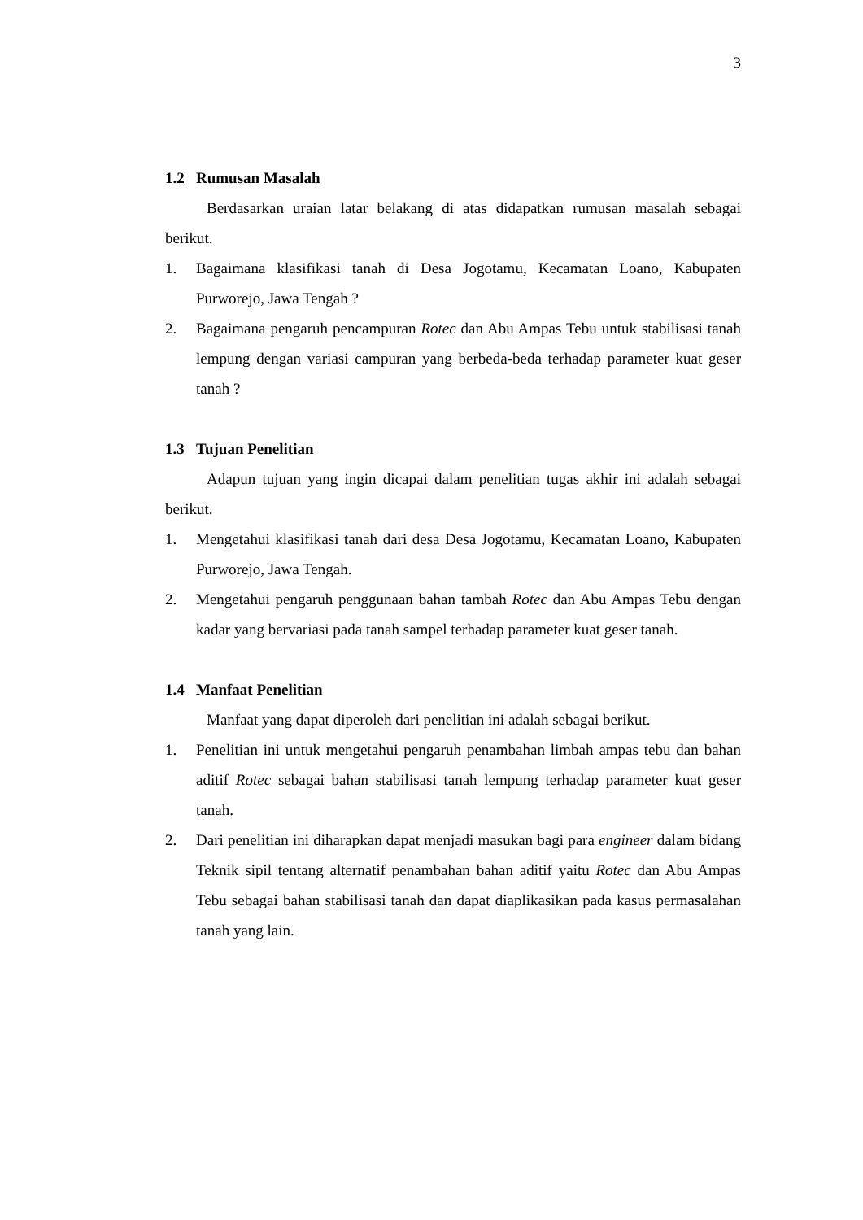3
1.2 Rumusan Masalah
Berdasarkan uraian latar belakang di atas didapatkan rumusan masalah sebagai berikut.
1. Bagaimana klasifikasi tanah di Desa Jogotamu, Kecamatan Loano, Kabupaten Purworejo, Jawa Tengah ?
2. Bagaimana pengaruh pencampuran Rotec dan Abu Ampas Tebu untuk stabilisasi tanah lempung dengan variasi campuran yang berbeda-beda terhadap parameter kuat geser tanah ?
1.3 Tujuan Penelitian
Adapun tujuan yang ingin dicapai dalam penelitian tugas akhir ini adalah sebagai berikut.
1. Mengetahui klasifikasi tanah dari desa Desa Jogotamu, Kecamatan Loano, Kabupaten Purworejo, Jawa Tengah.
2. Mengetahui pengaruh penggunaan bahan tambah Rotec dan Abu Ampas Tebu dengan kadar yang bervariasi pada tanah sampel terhadap parameter kuat geser tanah.
1.4 Manfaat Penelitian
Manfaat yang dapat diperoleh dari penelitian ini adalah sebagai berikut.
1. Penelitian ini untuk mengetahui pengaruh penambahan limbah ampas tebu dan bahan aditif Rotec sebagai bahan stabilisasi tanah lempung terhadap parameter kuat geser tanah.
2. Dari penelitian ini diharapkan dapat menjadi masukan bagi para engineer dalam bidang Teknik sipil tentang alternatif penambahan bahan aditif yaitu Rotec dan Abu Ampas Tebu sebagai bahan stabilisasi tanah dan dapat diaplikasikan pada kasus permasalahan tanah yang lain.